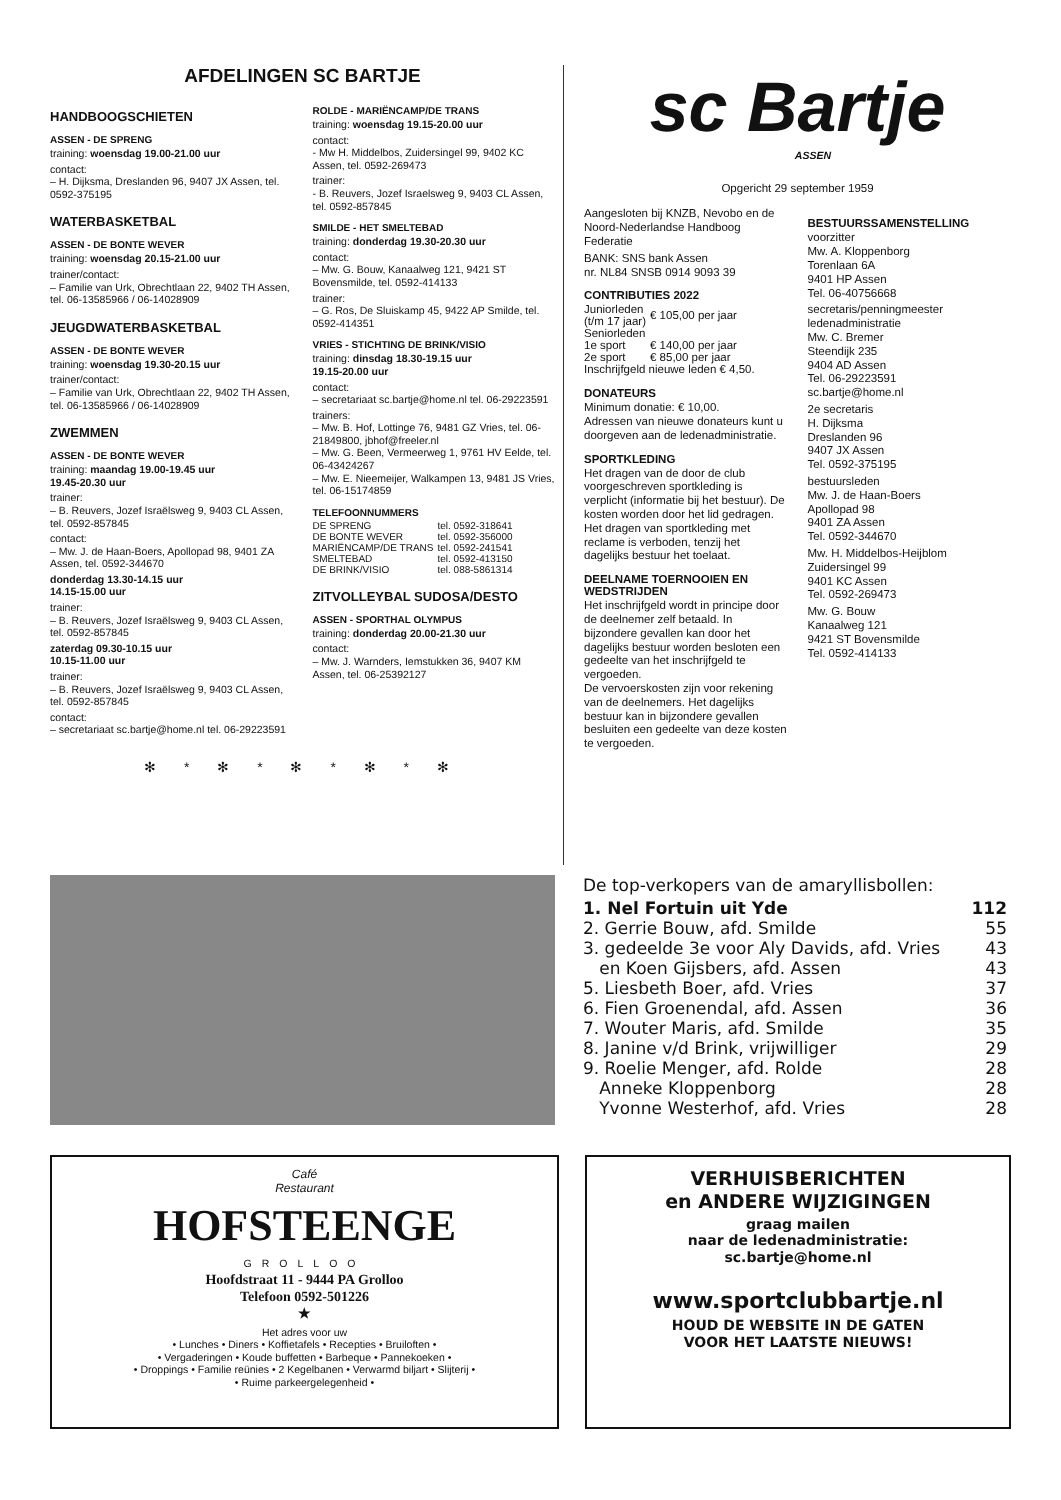AFDELINGEN SC BARTJE
HANDBOOGSCHIETEN
ASSEN - DE SPRENG
training: woensdag 19.00-21.00 uur
contact:
– H. Dijksma, Dreslanden 96, 9407 JX Assen, tel. 0592-375195
WATERBASKETBAL
ASSEN - DE BONTE WEVER
training: woensdag 20.15-21.00 uur
trainer/contact:
– Familie van Urk, Obrechtlaan 22, 9402 TH Assen, tel. 06-13585966 / 06-14028909
JEUGDWATERBASKETBAL
ASSEN - DE BONTE WEVER
training: woensdag 19.30-20.15 uur
trainer/contact:
– Familie van Urk, Obrechtlaan 22, 9402 TH Assen, tel. 06-13585966 / 06-14028909
ZWEMMEN
ASSEN - DE BONTE WEVER
training: maandag 19.00-19.45 uur
19.45-20.30 uur
trainer:
– B. Reuvers, Jozef Israëlsweg 9, 9403 CL Assen, tel. 0592-857845
contact:
– Mw. J. de Haan-Boers, Apollopad 98, 9401 ZA Assen, tel. 0592-344670
donderdag 13.30-14.15 uur
14.15-15.00 uur
trainer:
– B. Reuvers, Jozef Israëlsweg 9, 9403 CL Assen, tel. 0592-857845
zaterdag 09.30-10.15 uur
10.15-11.00 uur
trainer:
– B. Reuvers, Jozef Israëlsweg 9, 9403 CL Assen, tel. 0592-857845
contact:
– secretariaat sc.bartje@home.nl tel. 06-29223591
ROLDE - MARIËNCAMP/DE TRANS
training: woensdag 19.15-20.00 uur
contact:
- Mw H. Middelbos, Zuidersingel 99, 9402 KC Assen, tel. 0592-269473
trainer:
- B. Reuvers, Jozef Israelsweg 9, 9403 CL Assen, tel. 0592-857845
SMILDE - HET SMELTEBAD
training: donderdag 19.30-20.30 uur
contact:
– Mw. G. Bouw, Kanaalweg 121, 9421 ST Bovensmilde, tel. 0592-414133
trainer:
– G. Ros, De Sluiskamp 45, 9422 AP Smilde, tel. 0592-414351
VRIES - STICHTING DE BRINK/VISIO
training: dinsdag 18.30-19.15 uur
19.15-20.00 uur
contact:
– secretariaat sc.bartje@home.nl tel. 06-29223591
trainers:
– Mw. B. Hof, Lottinge 76, 9481 GZ Vries, tel. 06-21849800, jbhof@freeler.nl
– Mw. G. Been, Vermeerweg 1, 9761 HV Eelde, tel. 06-43424267
– Mw. E. Nieemeijer, Walkampen 13, 9481 JS Vries, tel. 06-15174859
TELEFOONNUMMERS
| DE SPRENG | tel. 0592-318641 |
| DE BONTE WEVER | tel. 0592-356000 |
| MARIËNCAMP/DE TRANS | tel. 0592-241541 |
| SMELTEBAD | tel. 0592-413150 |
| DE BRINK/VISIO | tel. 088-5861314 |
ZITVOLLEYBAL SUDOSA/DESTO
ASSEN - SPORTHAL OLYMPUS
training: donderdag 20.00-21.30 uur
contact:
– Mw. J. Warnders, Iemstukken 36, 9407 KM Assen, tel. 06-25392127
✻ * ✻ * ✻ * ✻ * ✻
sc Bartje
ASSEN
Opgericht 29 september 1959
Aangesloten bij KNZB, Nevobo en de Noord-Nederlandse Handboog Federatie
BANK: SNS bank Assen
nr. NL84 SNSB 0914 9093 39
CONTRIBUTIES 2022
| Juniorleden (t/m 17 jaar) | € 105,00 per jaar |
| Seniorleden | |
| 1e sport | € 140,00 per jaar |
| 2e sport | € 85,00 per jaar |
Inschrijfgeld nieuwe leden € 4,50.
DONATEURS
Minimum donatie: € 10,00.
Adressen van nieuwe donateurs kunt u doorgeven aan de ledenadministratie.
SPORTKLEDING
Het dragen van de door de club voorgeschreven sportkleding is verplicht (informatie bij het bestuur). De kosten worden door het lid gedragen.
Het dragen van sportkleding met reclame is verboden, tenzij het dagelijks bestuur het toelaat.
DEELNAME TOERNOOIEN EN WEDSTRIJDEN
Het inschrijfgeld wordt in principe door de deelnemer zelf betaald. In bijzondere gevallen kan door het dagelijks bestuur worden besloten een gedeelte van het inschrijfgeld te vergoeden.
De vervoerskosten zijn voor rekening van de deelnemers. Het dagelijks bestuur kan in bijzondere gevallen besluiten een gedeelte van deze kosten te vergoeden.
BESTUURSSAMENSTELLING
voorzitter
Mw. A. Kloppenborg
Torenlaan 6A
9401 HP Assen
Tel. 06-40756668
secretaris/penningmeester
ledenadministratie
Mw. C. Bremer
Steendijk 235
9404 AD Assen
Tel. 06-29223591
sc.bartje@home.nl
2e secretaris
H. Dijksma
Dreslanden 96
9407 JX Assen
Tel. 0592-375195
bestuursleden
Mw. J. de Haan-Boers
Apollopad 98
9401 ZA Assen
Tel. 0592-344670
Mw. H. Middelbos-Heijblom
Zuidersingel 99
9401 KC Assen
Tel. 0592-269473
Mw. G. Bouw
Kanaalweg 121
9421 ST Bovensmilde
Tel. 0592-414133
De top-verkopers van de amaryllisbollen:
| 1. Nel Fortuin uit Yde | 112 |
| 2. Gerrie Bouw, afd. Smilde | 55 |
| 3. gedeelde 3e voor Aly Davids, afd. Vries | 43 |
| en Koen Gijsbers, afd. Assen | 43 |
| 5. Liesbeth Boer, afd. Vries | 37 |
| 6. Fien Groenendal, afd. Assen | 36 |
| 7. Wouter Maris, afd. Smilde | 35 |
| 8. Janine v/d Brink, vrijwilliger | 29 |
| 9. Roelie Menger, afd. Rolde | 28 |
| Anneke Kloppenborg | 28 |
| Yvonne Westerhof, afd. Vries | 28 |
Café
Restaurant
HOFSTEENGE
GROLLOO
Hoofdstraat 11 - 9444 PA Grolloo
Telefoon 0592-501226
★
Het adres voor uw
• Lunches • Diners • Koffietafels • Recepties • Bruiloften •
• Vergaderingen • Koude buffetten • Barbeque • Pannekoeken •
• Droppings • Familie reünies • 2 Kegelbanen • Verwarmd biljart • Slijterij •
• Ruime parkeergelegenheid •
VERHUISBERICHTEN
en ANDERE WIJZIGINGEN
graag mailen
naar de ledenadministratie:
sc.bartje@home.nl
www.sportclubbartje.nl
HOUD DE WEBSITE IN DE GATEN
VOOR HET LAATSTE NIEUWS!